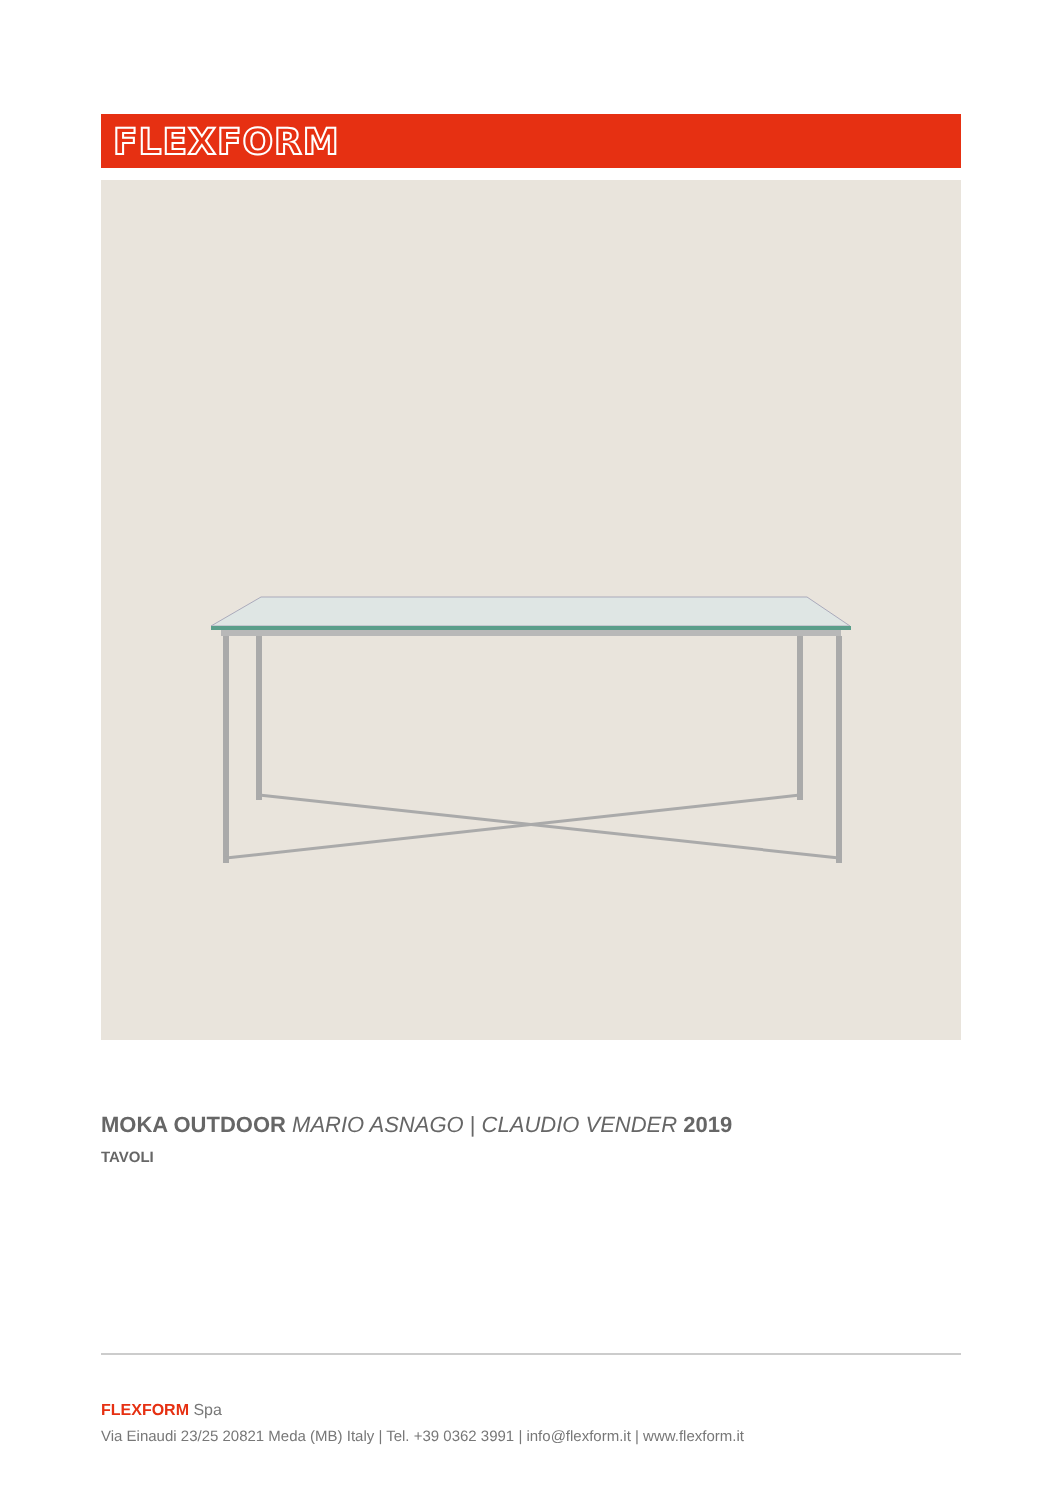FLEXFORM
MOKA OUTDOOR MARIO ASNAGO | CLAUDIO VENDER 2019
TAVOLI
FLEXFORM Spa
Via Einaudi 23/25 20821 Meda (MB) Italy | Tel. +39 0362 3991 | info@flexform.it | www.flexform.it